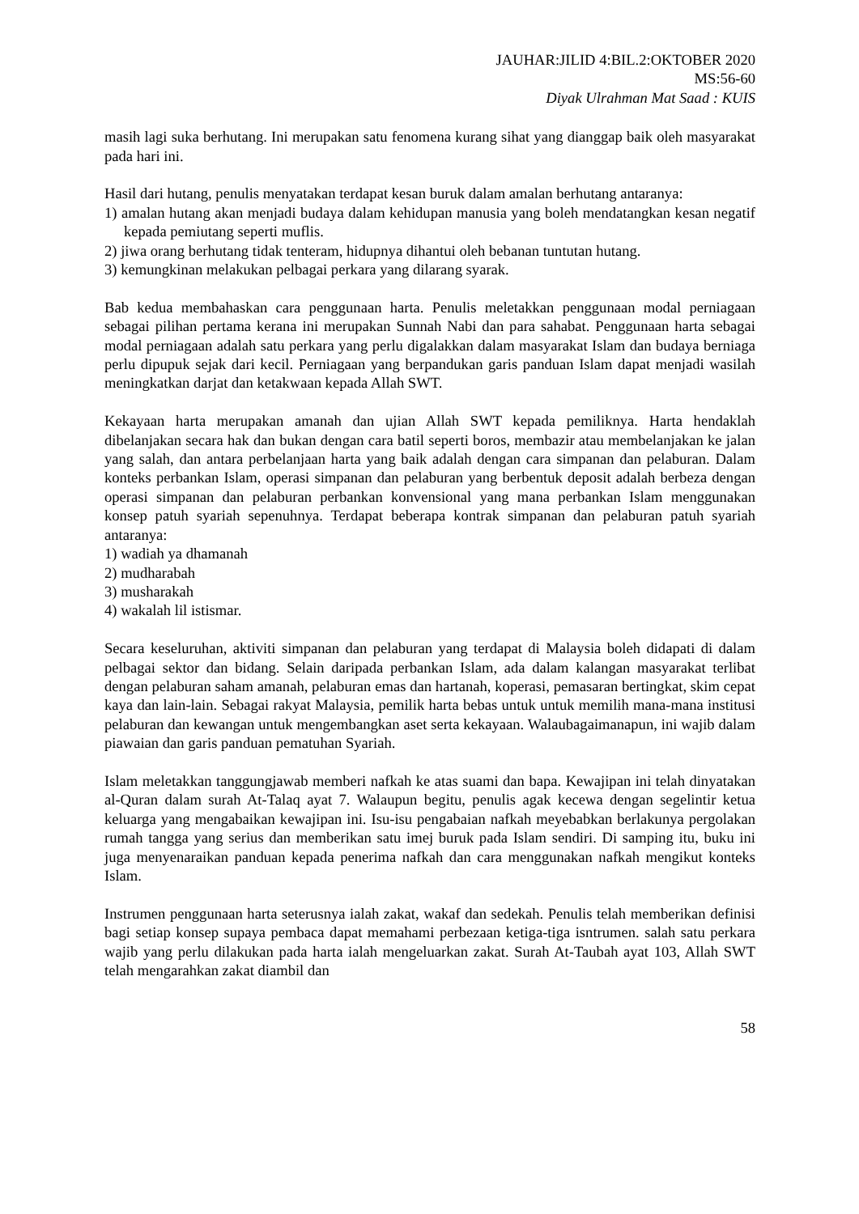JAUHAR:JILID 4:BIL.2:OKTOBER 2020
MS:56-60
Diyak Ulrahman Mat Saad : KUIS
masih lagi suka berhutang. Ini merupakan satu fenomena kurang sihat yang dianggap baik oleh masyarakat pada hari ini.
Hasil dari hutang, penulis menyatakan terdapat kesan buruk dalam amalan berhutang antaranya:
1) amalan hutang akan menjadi budaya dalam kehidupan manusia yang boleh mendatangkan kesan negatif kepada pemiutang seperti muflis.
2) jiwa orang berhutang tidak tenteram, hidupnya dihantui oleh bebanan tuntutan hutang.
3) kemungkinan melakukan pelbagai perkara yang dilarang syarak.
Bab kedua membahaskan cara penggunaan harta. Penulis meletakkan penggunaan modal perniagaan sebagai pilihan pertama kerana ini merupakan Sunnah Nabi dan para sahabat. Penggunaan harta sebagai modal perniagaan adalah satu perkara yang perlu digalakkan dalam masyarakat Islam dan budaya berniaga perlu dipupuk sejak dari kecil. Perniagaan yang berpandukan garis panduan Islam dapat menjadi wasilah meningkatkan darjat dan ketakwaan kepada Allah SWT.
Kekayaan harta merupakan amanah dan ujian Allah SWT kepada pemiliknya. Harta hendaklah dibelanjakan secara hak dan bukan dengan cara batil seperti boros, membazir atau membelanjakan ke jalan yang salah, dan antara perbelanjaan harta yang baik adalah dengan cara simpanan dan pelaburan. Dalam konteks perbankan Islam, operasi simpanan dan pelaburan yang berbentuk deposit adalah berbeza dengan operasi simpanan dan pelaburan perbankan konvensional yang mana perbankan Islam menggunakan konsep patuh syariah sepenuhnya. Terdapat beberapa kontrak simpanan dan pelaburan patuh syariah antaranya:
1) wadiah ya dhamanah
2) mudharabah
3) musharakah
4) wakalah lil istismar.
Secara keseluruhan, aktiviti simpanan dan pelaburan yang terdapat di Malaysia boleh didapati di dalam pelbagai sektor dan bidang. Selain daripada perbankan Islam, ada dalam kalangan masyarakat terlibat dengan pelaburan saham amanah, pelaburan emas dan hartanah, koperasi, pemasaran bertingkat, skim cepat kaya dan lain-lain. Sebagai rakyat Malaysia, pemilik harta bebas untuk untuk memilih mana-mana institusi pelaburan dan kewangan untuk mengembangkan aset serta kekayaan. Walaubagaimanapun, ini wajib dalam piawaian dan garis panduan pematuhan Syariah.
Islam meletakkan tanggungjawab memberi nafkah ke atas suami dan bapa. Kewajipan ini telah dinyatakan al-Quran dalam surah At-Talaq ayat 7. Walaupun begitu, penulis agak kecewa dengan segelintir ketua keluarga yang mengabaikan kewajipan ini. Isu-isu pengabaian nafkah meyebabkan berlakunya pergolakan rumah tangga yang serius dan memberikan satu imej buruk pada Islam sendiri. Di samping itu, buku ini juga menyenaraikan panduan kepada penerima nafkah dan cara menggunakan nafkah mengikut konteks Islam.
Instrumen penggunaan harta seterusnya ialah zakat, wakaf dan sedekah. Penulis telah memberikan definisi bagi setiap konsep supaya pembaca dapat memahami perbezaan ketiga-tiga isntrumen. salah satu perkara wajib yang perlu dilakukan pada harta ialah mengeluarkan zakat. Surah At-Taubah ayat 103, Allah SWT telah mengarahkan zakat diambil dan
58